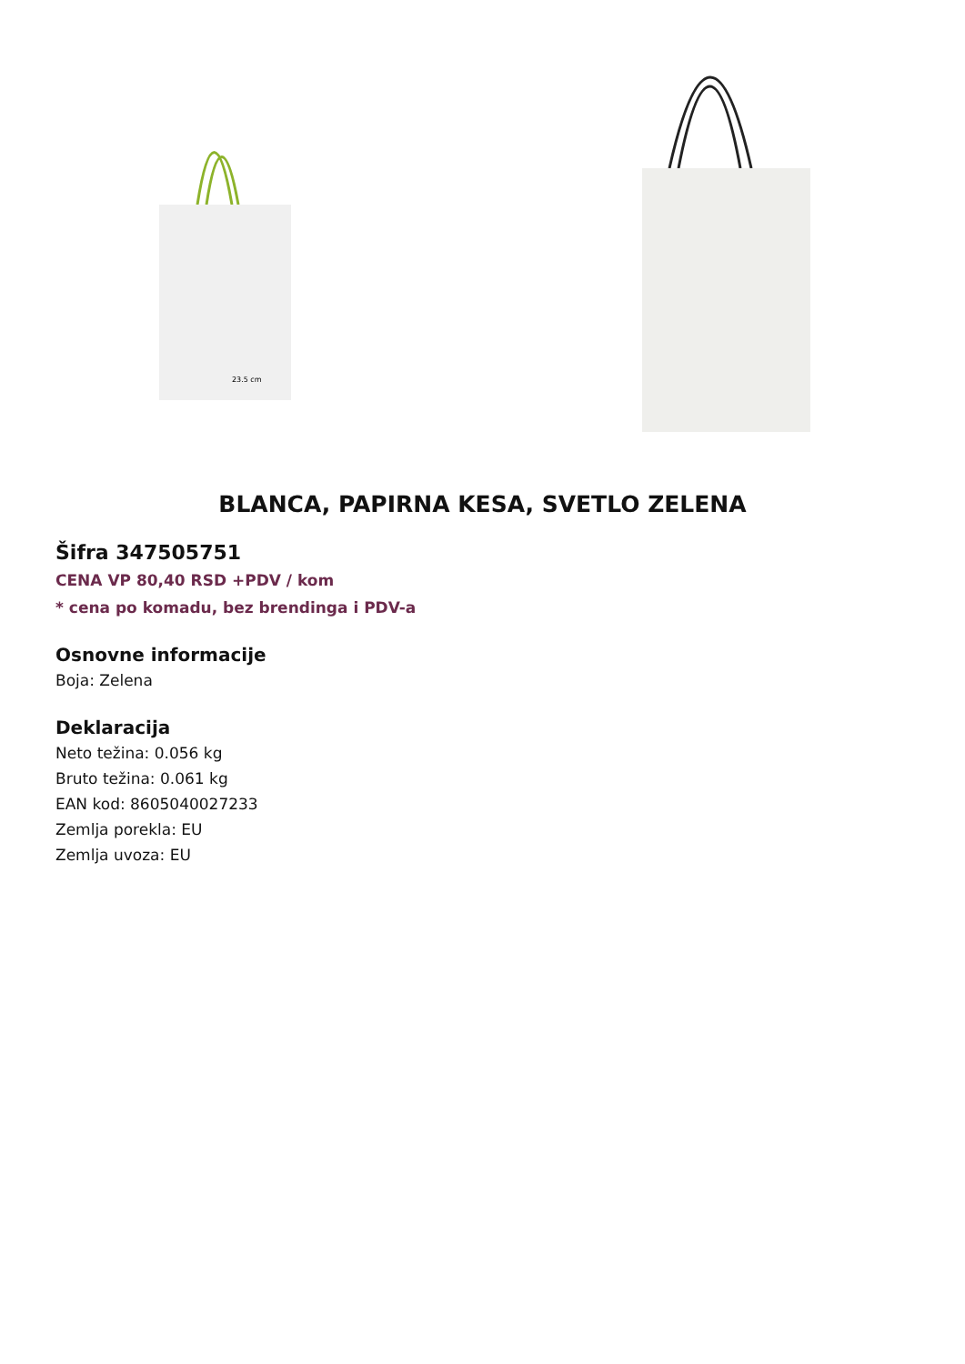23.5 cm
BLANCA, PAPIRNA KESA, SVETLO ZELENA
Šifra 347505751
CENA VP 80,40 RSD +PDV / kom
* cena po komadu, bez brendinga i PDV-a
Osnovne informacije
Boja: Zelena
Deklaracija
Neto težina: 0.056 kg
Bruto težina: 0.061 kg
EAN kod: 8605040027233
Zemlja porekla: EU
Zemlja uvoza: EU